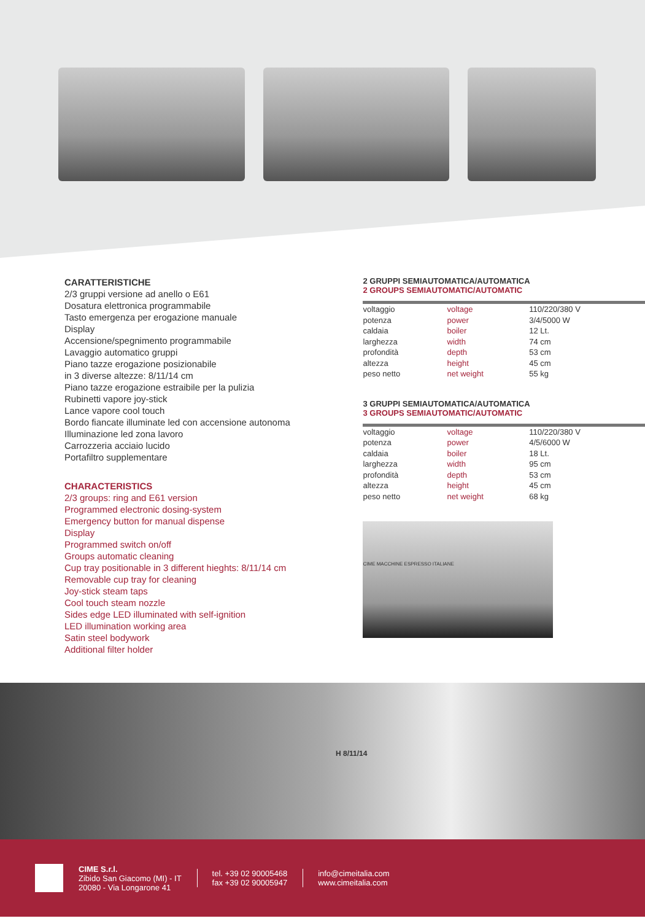CARATTERISTICHE
2/3 gruppi versione ad anello o E61
Dosatura elettronica programmabile
Tasto emergenza per erogazione manuale
Display
Accensione/spegnimento programmabile
Lavaggio automatico gruppi
Piano tazze erogazione posizionabile
in 3 diverse altezze: 8/11/14 cm
Piano tazze erogazione estraibile per la pulizia
Rubinetti vapore joy-stick
Lance vapore cool touch
Bordo fiancate illuminate led con accensione autonoma
Illuminazione led zona lavoro
Carrozzeria acciaio lucido
Portafiltro supplementare
CHARACTERISTICS
2/3 groups: ring and E61 version
Programmed electronic dosing-system
Emergency button for manual dispense
Display
Programmed switch on/off
Groups automatic cleaning
Cup tray positionable in 3 different hieghts: 8/11/14 cm
Removable cup tray for cleaning
Joy-stick steam taps
Cool touch steam nozzle
Sides edge LED illuminated with self-ignition
LED illumination working area
Satin steel bodywork
Additional filter holder
2 GRUPPI SEMIAUTOMATICA/AUTOMATICA
2 GROUPS SEMIAUTOMATIC/AUTOMATIC
| voltaggio | voltage | 110/220/380 V |
| potenza | power | 3/4/5000 W |
| caldaia | boiler | 12 Lt. |
| larghezza | width | 74 cm |
| profondità | depth | 53 cm |
| altezza | height | 45 cm |
| peso netto | net weight | 55 kg |
3 GRUPPI SEMIAUTOMATICA/AUTOMATICA
3 GROUPS SEMIAUTOMATIC/AUTOMATIC
| voltaggio | voltage | 110/220/380 V |
| potenza | power | 4/5/6000 W |
| caldaia | boiler | 18 Lt. |
| larghezza | width | 95 cm |
| profondità | depth | 53 cm |
| altezza | height | 45 cm |
| peso netto | net weight | 68 kg |
CIME MACCHINE ESPRESSO ITALIANE
H 8/11/14
CIME S.r.l.
Zibido San Giacomo (MI) - IT
20080 - Via Longarone 41
tel. +39 02 90005468
fax +39 02 90005947
info@cimeitalia.com
www.cimeitalia.com